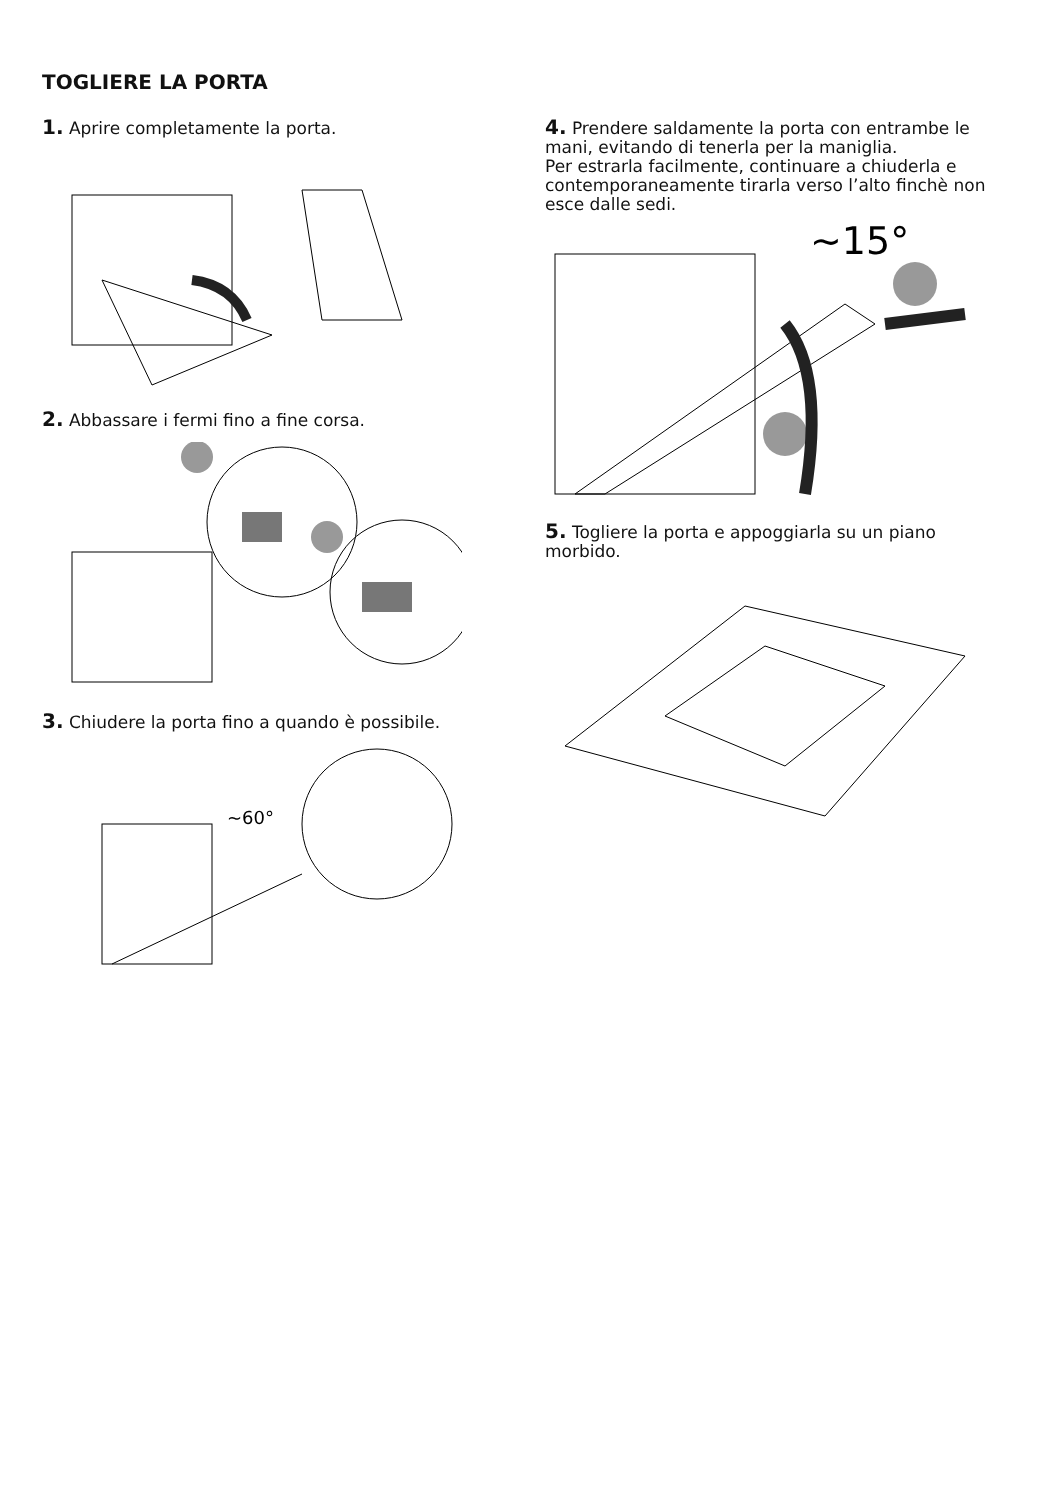TOGLIERE LA PORTA
1. Aprire completamente la porta.
2. Abbassare i fermi fino a fine corsa.
3. Chiudere la porta fino a quando è possibile.
~60°
4. Prendere saldamente la porta con entrambe le mani, evitando di tenerla per la maniglia.
Per estrarla facilmente, continuare a chiuderla e contemporaneamente tirarla verso l’alto finchè non esce dalle sedi.
~15°
5. Togliere la porta e appoggiarla su un piano morbido.